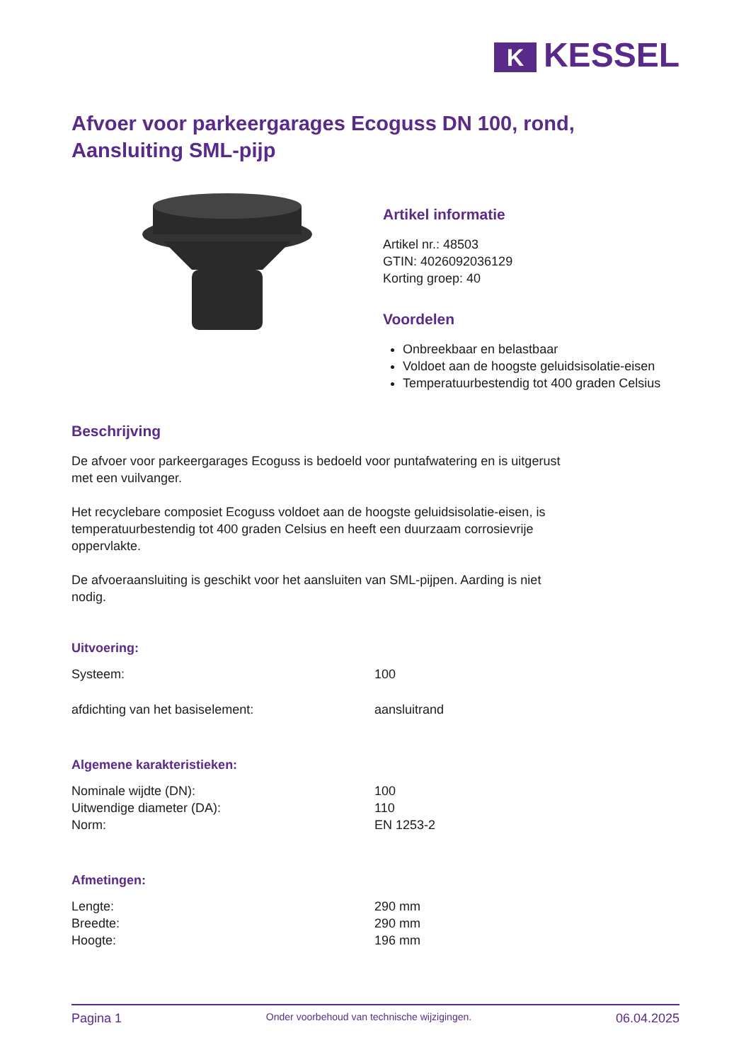K KESSEL
Afvoer voor parkeergarages Ecoguss DN 100, rond, Aansluiting SML-pijp
Artikel informatie
Artikel nr.: 48503
GTIN: 4026092036129
Korting groep: 40
Voordelen
Onbreekbaar en belastbaar
Voldoet aan de hoogste geluidsisolatie-eisen
Temperatuurbestendig tot 400 graden Celsius
Beschrijving
De afvoer voor parkeergarages Ecoguss is bedoeld voor puntafwatering en is uitgerust met een vuilvanger.
Het recyclebare composiet Ecoguss voldoet aan de hoogste geluidsisolatie-eisen, is temperatuurbestendig tot 400 graden Celsius en heeft een duurzaam corrosievrije oppervlakte.
De afvoeraansluiting is geschikt voor het aansluiten van SML-pijpen. Aarding is niet nodig.
Uitvoering:
| Systeem: | 100 |
| afdichting van het basiselement: | aansluitrand |
Algemene karakteristieken:
| Nominale wijdte (DN): | 100 |
| Uitwendige diameter (DA): | 110 |
| Norm: | EN 1253-2 |
Afmetingen:
| Lengte: | 290 mm |
| Breedte: | 290 mm |
| Hoogte: | 196 mm |
Pagina 1 Onder voorbehoud van technische wijzigingen. 06.04.2025